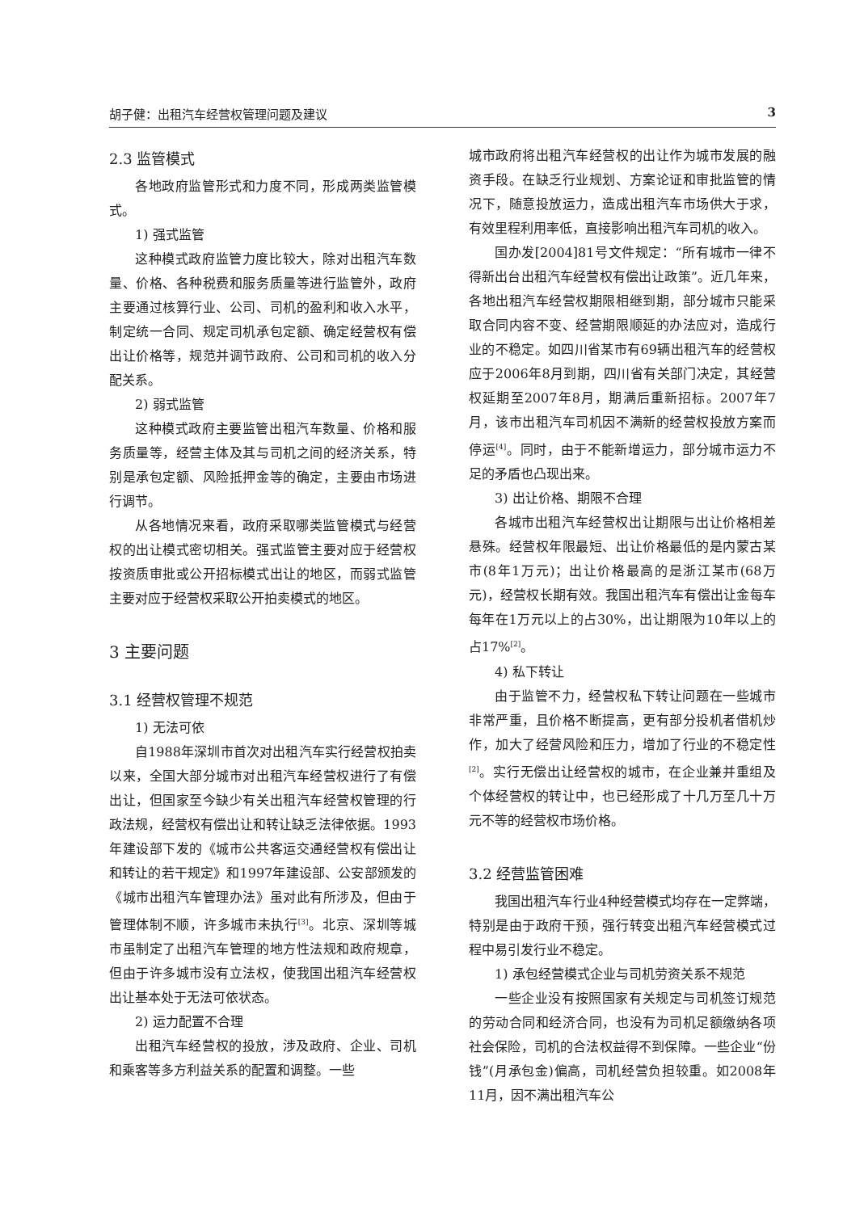胡子健：出租汽车经营权管理问题及建议 3
2.3 监管模式
各地政府监管形式和力度不同，形成两类监管模式。
1) 强式监管
这种模式政府监管力度比较大，除对出租汽车数量、价格、各种税费和服务质量等进行监管外，政府主要通过核算行业、公司、司机的盈利和收入水平，制定统一合同、规定司机承包定额、确定经营权有偿出让价格等，规范并调节政府、公司和司机的收入分配关系。
2) 弱式监管
这种模式政府主要监管出租汽车数量、价格和服务质量等，经营主体及其与司机之间的经济关系，特别是承包定额、风险抵押金等的确定，主要由市场进行调节。
从各地情况来看，政府采取哪类监管模式与经营权的出让模式密切相关。强式监管主要对应于经营权按资质审批或公开招标模式出让的地区，而弱式监管主要对应于经营权采取公开拍卖模式的地区。
3 主要问题
3.1 经营权管理不规范
1) 无法可依
自1988年深圳市首次对出租汽车实行经营权拍卖以来，全国大部分城市对出租汽车经营权进行了有偿出让，但国家至今缺少有关出租汽车经营权管理的行政法规，经营权有偿出让和转让缺乏法律依据。1993年建设部下发的《城市公共客运交通经营权有偿出让和转让的若干规定》和1997年建设部、公安部颁发的《城市出租汽车管理办法》虽对此有所涉及，但由于管理体制不顺，许多城市未执行<sup>[3]</sup>。北京、深圳等城市虽制定了出租汽车管理的地方性法规和政府规章，但由于许多城市没有立法权，使我国出租汽车经营权出让基本处于无法可依状态。
2) 运力配置不合理
出租汽车经营权的投放，涉及政府、企业、司机和乘客等多方利益关系的配置和调整。一些
城市政府将出租汽车经营权的出让作为城市发展的融资手段。在缺乏行业规划、方案论证和审批监管的情况下，随意投放运力，造成出租汽车市场供大于求，有效里程利用率低，直接影响出租汽车司机的收入。
国办发[2004]81号文件规定：“所有城市一律不得新出台出租汽车经营权有偿出让政策”。近几年来，各地出租汽车经营权期限相继到期，部分城市只能采取合同内容不变、经营期限顺延的办法应对，造成行业的不稳定。如四川省某市有69辆出租汽车的经营权应于2006年8月到期，四川省有关部门决定，其经营权延期至2007年8月，期满后重新招标。2007年7月，该市出租汽车司机因不满新的经营权投放方案而停运<sup>[4]</sup>。同时，由于不能新增运力，部分城市运力不足的矛盾也凸现出来。
3) 出让价格、期限不合理
各城市出租汽车经营权出让期限与出让价格相差悬殊。经营权年限最短、出让价格最低的是内蒙古某市(8年1万元)；出让价格最高的是浙江某市(68万元)，经营权长期有效。我国出租汽车有偿出让金每车每年在1万元以上的占30%，出让期限为10年以上的占17%<sup>[2]</sup>。
4) 私下转让
由于监管不力，经营权私下转让问题在一些城市非常严重，且价格不断提高，更有部分投机者借机炒作，加大了经营风险和压力，增加了行业的不稳定性<sup>[2]</sup>。实行无偿出让经营权的城市，在企业兼并重组及个体经营权的转让中，也已经形成了十几万至几十万元不等的经营权市场价格。
3.2 经营监管困难
我国出租汽车行业4种经营模式均存在一定弊端，特别是由于政府干预，强行转变出租汽车经营模式过程中易引发行业不稳定。
1) 承包经营模式企业与司机劳资关系不规范
一些企业没有按照国家有关规定与司机签订规范的劳动合同和经济合同，也没有为司机足额缴纳各项社会保险，司机的合法权益得不到保障。一些企业“份钱”(月承包金)偏高，司机经营负担较重。如2008年11月，因不满出租汽车公